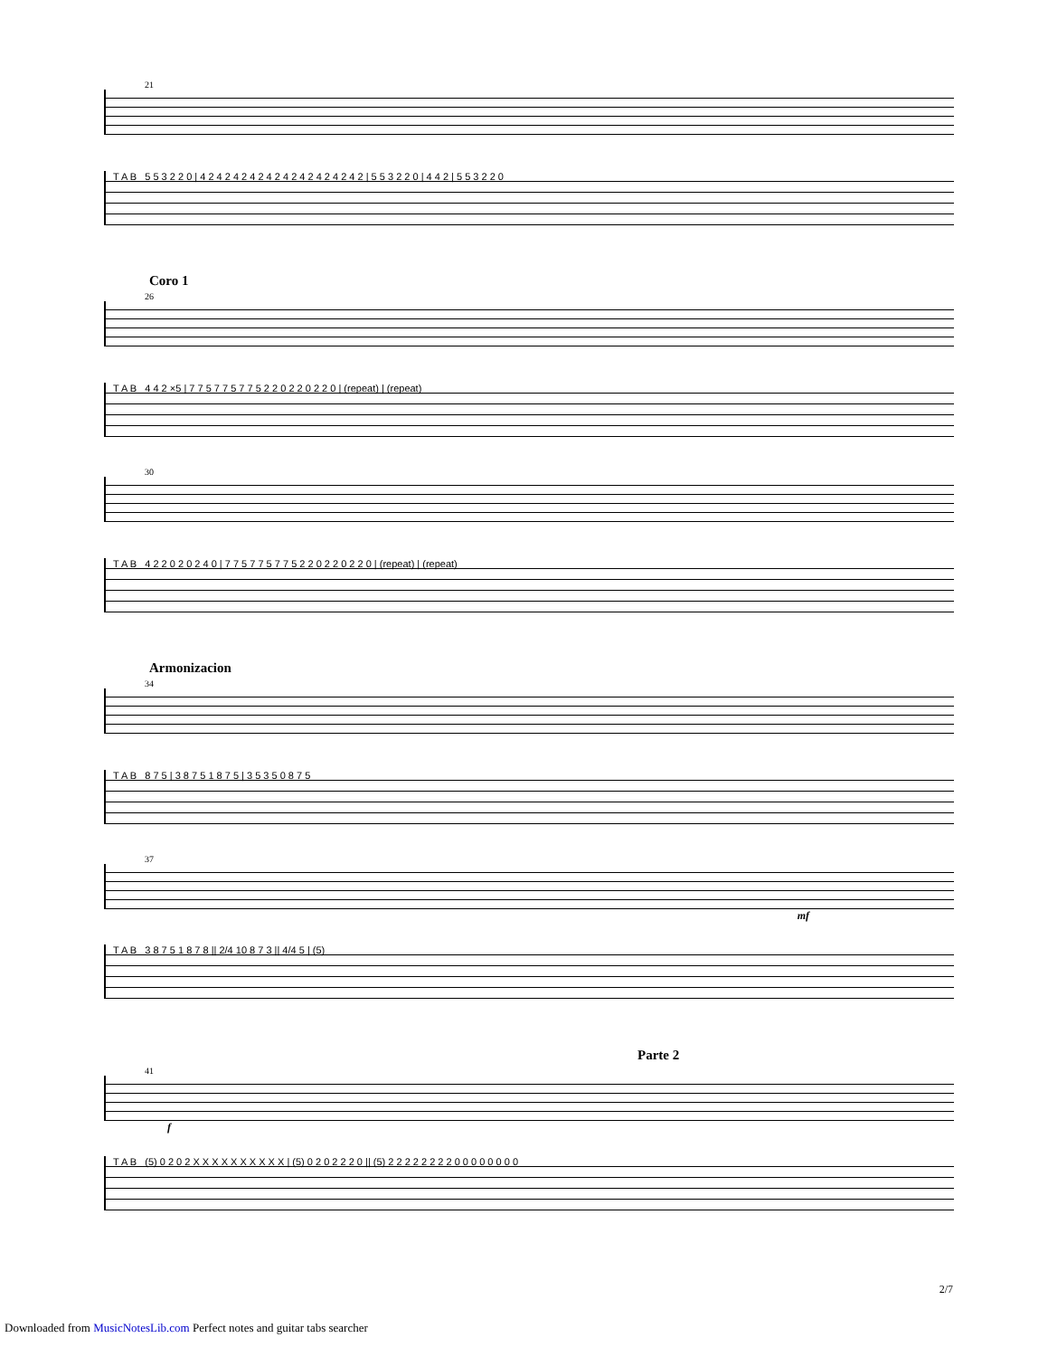21
T A B 5 5 3 2 2 0 | 4 2 4 2 4 2 4 2 4 2 4 2 4 2 4 2 4 2 4 2 | 5 5 3 2 2 0 | 4 4 2 | 5 5 3 2 2 0
Coro 1
26
T A B 4 4 2 ×5 | 7 7 5 7 7 5 7 7 5 2 2 0 2 2 0 2 2 0 | (repeat) | (repeat)
30
T A B 4 2 2 0 2 0 2 4 0 | 7 7 5 7 7 5 7 7 5 2 2 0 2 2 0 2 2 0 | (repeat) | (repeat)
Armonizacion
34
T A B 8 7 5 | 3 8 7 5 1 8 7 5 | 3 5 3 5 0 8 7 5
37
mf
T A B 3 8 7 5 1 8 7 8 || 2/4 10 8 7 3 || 4/4 5 | (5)
Parte 2
41
f
T A B (5) 0 2 0 2 X X X X X X X X X X | (5) 0 2 0 2 2 2 0 || (5) 2 2 2 2 2 2 2 2 0 0 0 0 0 0 0 0
2/7
Downloaded from MusicNotesLib.com Perfect notes and guitar tabs searcher